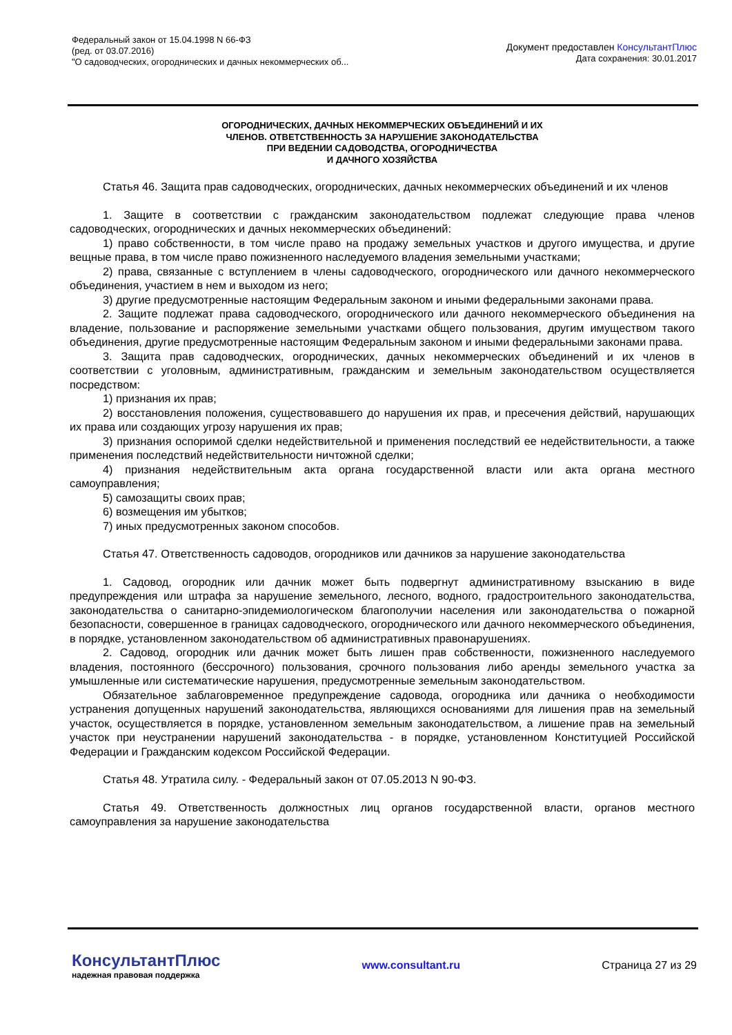Федеральный закон от 15.04.1998 N 66-ФЗ
(ред. от 03.07.2016)
"О садоводческих, огороднических и дачных некоммерческих об...
Документ предоставлен КонсультантПлюс
Дата сохранения: 30.01.2017
ОГОРОДНИЧЕСКИХ, ДАЧНЫХ НЕКОММЕРЧЕСКИХ ОБЪЕДИНЕНИЙ И ИХ
ЧЛЕНОВ. ОТВЕТСТВЕННОСТЬ ЗА НАРУШЕНИЕ ЗАКОНОДАТЕЛЬСТВА
ПРИ ВЕДЕНИИ САДОВОДСТВА, ОГОРОДНИЧЕСТВА
И ДАЧНОГО ХОЗЯЙСТВА
Статья 46. Защита прав садоводческих, огороднических, дачных некоммерческих объединений и их членов
1. Защите в соответствии с гражданским законодательством подлежат следующие права членов садоводческих, огороднических и дачных некоммерческих объединений:
1) право собственности, в том числе право на продажу земельных участков и другого имущества, и другие вещные права, в том числе право пожизненного наследуемого владения земельными участками;
2) права, связанные с вступлением в члены садоводческого, огороднического или дачного некоммерческого объединения, участием в нем и выходом из него;
3) другие предусмотренные настоящим Федеральным законом и иными федеральными законами права.
2. Защите подлежат права садоводческого, огороднического или дачного некоммерческого объединения на владение, пользование и распоряжение земельными участками общего пользования, другим имуществом такого объединения, другие предусмотренные настоящим Федеральным законом и иными федеральными законами права.
3. Защита прав садоводческих, огороднических, дачных некоммерческих объединений и их членов в соответствии с уголовным, административным, гражданским и земельным законодательством осуществляется посредством:
1) признания их прав;
2) восстановления положения, существовавшего до нарушения их прав, и пресечения действий, нарушающих их права или создающих угрозу нарушения их прав;
3) признания оспоримой сделки недействительной и применения последствий ее недействительности, а также применения последствий недействительности ничтожной сделки;
4) признания недействительным акта органа государственной власти или акта органа местного самоуправления;
5) самозащиты своих прав;
6) возмещения им убытков;
7) иных предусмотренных законом способов.
Статья 47. Ответственность садоводов, огородников или дачников за нарушение законодательства
1. Садовод, огородник или дачник может быть подвергнут административному взысканию в виде предупреждения или штрафа за нарушение земельного, лесного, водного, градостроительного законодательства, законодательства о санитарно-эпидемиологическом благополучии населения или законодательства о пожарной безопасности, совершенное в границах садоводческого, огороднического или дачного некоммерческого объединения, в порядке, установленном законодательством об административных правонарушениях.
2. Садовод, огородник или дачник может быть лишен прав собственности, пожизненного наследуемого владения, постоянного (бессрочного) пользования, срочного пользования либо аренды земельного участка за умышленные или систематические нарушения, предусмотренные земельным законодательством.
Обязательное заблаговременное предупреждение садовода, огородника или дачника о необходимости устранения допущенных нарушений законодательства, являющихся основаниями для лишения прав на земельный участок, осуществляется в порядке, установленном земельным законодательством, а лишение прав на земельный участок при неустранении нарушений законодательства - в порядке, установленном Конституцией Российской Федерации и Гражданским кодексом Российской Федерации.
Статья 48. Утратила силу. - Федеральный закон от 07.05.2013 N 90-ФЗ.
Статья 49. Ответственность должностных лиц органов государственной власти, органов местного самоуправления за нарушение законодательства
КонсультантПлюс
надежная правовая поддержка
www.consultant.ru Страница 27 из 29